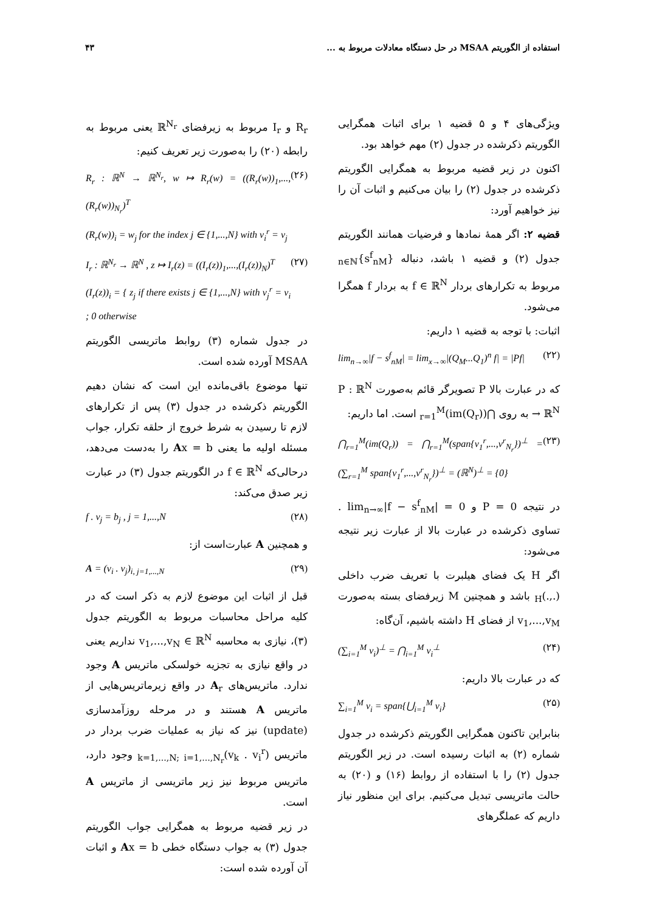استفاده از الگوریتم MSAA در حل دستگاه معادلات مربوط به ... ۴۳
ویژگی‌های ۴ و ۵ قضیه ۱ برای اثبات همگرایی الگوریتم ذکرشده در جدول (۲) مهم خواهد بود.
اکنون در زیر قضیه مربوط به همگرایی الگوریتم ذکرشده در جدول (۲) را بیان می‌کنیم و اثبات آن را نیز خواهیم آورد:
قضیه ۲: اگر همهٔ نمادها و فرضیات همانند الگوریتم جدول (۲) و قضیه ۱ باشد، دنباله {s<sup>f</sup><sub>nM</sub>}<sub>n∈ℕ</sub> مربوط به تکرارهای بردار f ∈ ℝ<sup>N</sup> به بردار f همگرا می‌شود.
اثبات: با توجه به قضیه ۱ داریم:
lim<sub>n→∞</sub>|f − s<sup>f</sup><sub>nM</sub>| = lim<sub>x→∞</sub>|(Q<sub>M</sub>...Q<sub>1</sub>)<sup>n</sup> f| = |Pf| (۲۲)
که در عبارت بالا P تصویرگر قائم به‌صورت P : ℝ<sup>N</sup> → ℝ<sup>N</sup> به روی ⋂<sub>r=1</sub><sup>M</sup>(im(Q<sub>r</sub>)) است. اما داریم:
⋂<sub>r=1</sub><sup>M</sup>(im(Q<sub>r</sub>)) = ⋂<sub>r=1</sub><sup>M</sup>(span{v<sub>1</sub><sup>r</sup>,...,v<sup>r</sup><sub>N<sub>r</sub></sub>})<sup>⊥</sup> = (∑<sub>r=1</sub><sup>M</sup> span{v<sub>1</sub><sup>r</sup>,...,v<sup>r</sup><sub>N<sub>r</sub></sub>})<sup>⊥</sup> = (ℝ<sup>N</sup>)<sup>⊥</sup> = {0} (۲۳)
در نتیجه P = 0 و lim<sub>n→∞</sub>|f − s<sup>f</sup><sub>nM</sub>| = 0 . تساوی ذکرشده در عبارت بالا از عبارت زیر نتیجه می‌شود:
اگر H یک فضای هیلبرت با تعریف ضرب داخلی (.,.)<sub>H</sub> باشد و همچنین M زیرفضای بسته به‌صورت v<sub>1</sub>,...,v<sub>M</sub> از فضای H داشته باشیم، آن‌گاه:
(∑<sub>i=1</sub><sup>M</sup> v<sub>i</sub>)<sup>⊥</sup> = ⋂<sub>i=1</sub><sup>M</sup> v<sub>i</sub><sup>⊥</sup> (۲۴)
که در عبارت بالا داریم:
∑<sub>i=1</sub><sup>M</sup> v<sub>i</sub> = span{⋃<sub>i=1</sub><sup>M</sup> v<sub>i</sub>} (۲۵)
بنابراین تاکنون همگرایی الگوریتم ذکرشده در جدول شماره (۲) به اثبات رسیده است. در زیر الگوریتم جدول (۲) را با استفاده از روابط (۱۶) و (۲۰) به حالت ماتریسی تبدیل می‌کنیم. برای این منظور نیاز داریم که عملگرهای
R<sub>r</sub> و I<sub>r</sub> مربوط به زیرفضای ℝ<sup>N<sub>r</sub></sup> یعنی مربوط به رابطه (۲۰) را به‌صورت زیر تعریف کنیم:
R<sub>r</sub> : ℝ<sup>N</sup> → ℝ<sup>N<sub>r</sub></sup>, w ↦ R<sub>r</sub>(w) = ((R<sub>r</sub>(w))<sub>1</sub>,...,(R<sub>r</sub>(w))<sub>N<sub>r</sub></sub>)<sup>T</sup>
(R<sub>r</sub>(w))<sub>i</sub> = w<sub>j</sub> for the index j ∈ {1,...,N} with v<sub>i</sub><sup>r</sup> = v<sub>j</sub> (۲۶)
I<sub>r</sub> : ℝ<sup>N<sub>r</sub></sup> → ℝ<sup>N</sup> , z ↦ I<sub>r</sub>(z) = ((I<sub>r</sub>(z))<sub>1</sub>,...,(I<sub>r</sub>(z))<sub>N</sub>)<sup>T</sup>
(I<sub>r</sub>(z))<sub>i</sub> = { z<sub>j</sub> if there exists j ∈ {1,...,N} with v<sub>j</sub><sup>r</sup> = v<sub>i</sub> ; 0 otherwise (۲۷)
در جدول شماره (۳) روابط ماتریسی الگوریتم MSAA آورده شده است.
تنها موضوع باقی‌مانده این است که نشان دهیم الگوریتم ذکرشده در جدول (۳) پس از تکرارهای لازم تا رسیدن به شرط خروج از حلقه تکرار، جواب مسئله اولیه ما یعنی Ax = b را به‌دست می‌دهد، درحالی‌که f ∈ ℝ<sup>N</sup> در الگوریتم جدول (۳) در عبارت زیر صدق می‌کند:
f . v<sub>j</sub> = b<sub>j</sub> , j = 1,...,N (۲۸)
و همچنین A عبارت‌است از:
A = (v<sub>i</sub> . v<sub>j</sub>)<sub>i, j=1,...,N</sub> (۲۹)
قبل از اثبات این موضوع لازم به ذکر است که در کلیه مراحل محاسبات مربوط به الگوریتم جدول (۳)، نیازی به محاسبه v<sub>1</sub>,...,v<sub>N</sub> ∈ ℝ<sup>N</sup> نداریم یعنی در واقع نیازی به تجزیه خولسکی ماتریس A وجود ندارد. ماتریس‌های A<sub>r</sub> در واقع زیرماتریس‌هایی از ماتریس A هستند و در مرحله روزآمدسازی (update) نیز که نیاز به عملیات ضرب بردار در ماتریس (v<sub>k</sub> . v<sub>i</sub><sup>r</sup>)<sub>k=1,...,N; i=1,...,N<sub>r</sub></sub> وجود دارد، ماتریس مربوط نیز زیر ماتریسی از ماتریس A است.
در زیر قضیه مربوط به همگرایی جواب الگوریتم جدول (۳) به جواب دستگاه خطی Ax = b و اثبات آن آورده شده است: